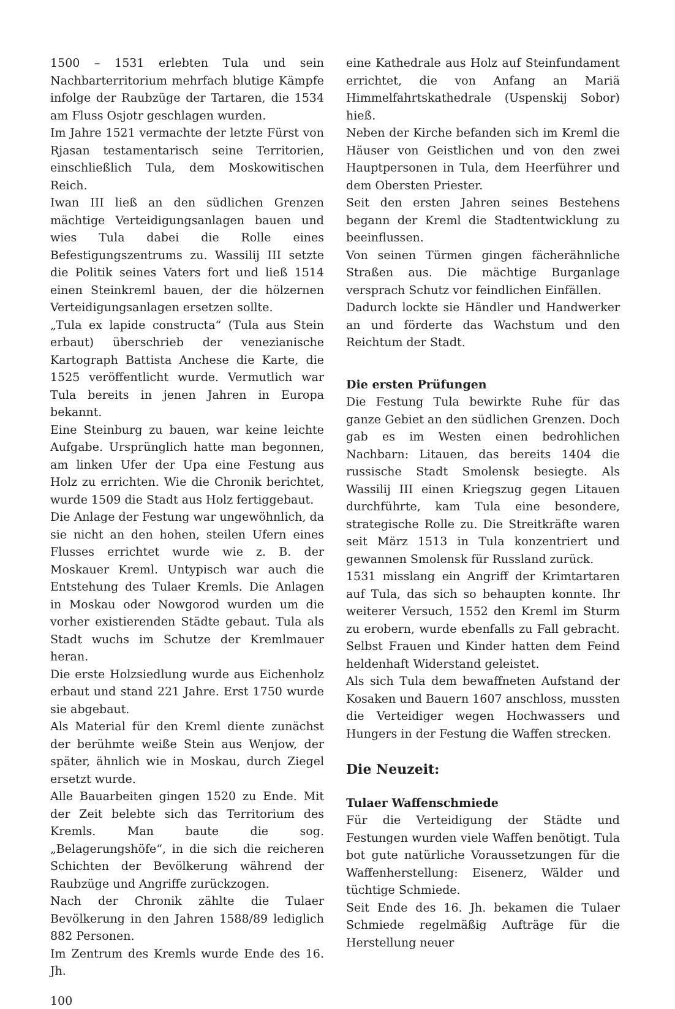1500 – 1531 erlebten Tula und sein Nachbarterritorium mehrfach blutige Kämpfe infolge der Raubzüge der Tartaren, die 1534 am Fluss Osjotr geschlagen wurden.
Im Jahre 1521 vermachte der letzte Fürst von Rjasan testamentarisch seine Territorien, einschließlich Tula, dem Moskowitischen Reich.
Iwan III ließ an den südlichen Grenzen mächtige Verteidigungsanlagen bauen und wies Tula dabei die Rolle eines Befestigungszentrums zu. Wassilij III setzte die Politik seines Vaters fort und ließ 1514 einen Steinkreml bauen, der die hölzernen Verteidigungsanlagen ersetzen sollte.
„Tula ex lapide constructa“ (Tula aus Stein erbaut) überschrieb der venezianische Kartograph Battista Anchese die Karte, die 1525 veröffentlicht wurde. Vermutlich war Tula bereits in jenen Jahren in Europa bekannt.
Eine Steinburg zu bauen, war keine leichte Aufgabe. Ursprünglich hatte man begonnen, am linken Ufer der Upa eine Festung aus Holz zu errichten. Wie die Chronik berichtet, wurde 1509 die Stadt aus Holz fertiggebaut.
Die Anlage der Festung war ungewöhnlich, da sie nicht an den hohen, steilen Ufern eines Flusses errichtet wurde wie z. B. der Moskauer Kreml. Untypisch war auch die Entstehung des Tulaer Kremls. Die Anlagen in Moskau oder Nowgorod wurden um die vorher existierenden Städte gebaut. Tula als Stadt wuchs im Schutze der Kremlmauer heran.
Die erste Holzsiedlung wurde aus Eichenholz erbaut und stand 221 Jahre. Erst 1750 wurde sie abgebaut.
Als Material für den Kreml diente zunächst der berühmte weiße Stein aus Wenjow, der später, ähnlich wie in Moskau, durch Ziegel ersetzt wurde.
Alle Bauarbeiten gingen 1520 zu Ende. Mit der Zeit belebte sich das Territorium des Kremls. Man baute die sog. „Belagerungshöfe“, in die sich die reicheren Schichten der Bevölkerung während der Raubzüge und Angriffe zurückzogen.
Nach der Chronik zählte die Tulaer Bevölkerung in den Jahren 1588/89 lediglich 882 Personen.
Im Zentrum des Kremls wurde Ende des 16. Jh.
100
eine Kathedrale aus Holz auf Steinfundament errichtet, die von Anfang an Mariä Himmelfahrtskathedrale (Uspenskij Sobor) hieß.
Neben der Kirche befanden sich im Kreml die Häuser von Geistlichen und von den zwei Hauptpersonen in Tula, dem Heerführer und dem Obersten Priester.
Seit den ersten Jahren seines Bestehens begann der Kreml die Stadtentwicklung zu beeinflussen.
Von seinen Türmen gingen fächerähnliche Straßen aus. Die mächtige Burganlage versprach Schutz vor feindlichen Einfällen.
Dadurch lockte sie Händler und Handwerker an und förderte das Wachstum und den Reichtum der Stadt.
Die ersten Prüfungen
Die Festung Tula bewirkte Ruhe für das ganze Gebiet an den südlichen Grenzen. Doch gab es im Westen einen bedrohlichen Nachbarn: Litauen, das bereits 1404 die russische Stadt Smolensk besiegte. Als Wassilij III einen Kriegszug gegen Litauen durchführte, kam Tula eine besondere, strategische Rolle zu. Die Streitkräfte waren seit März 1513 in Tula konzentriert und gewannen Smolensk für Russland zurück.
1531 misslang ein Angriff der Krimtartaren auf Tula, das sich so behaupten konnte. Ihr weiterer Versuch, 1552 den Kreml im Sturm zu erobern, wurde ebenfalls zu Fall gebracht. Selbst Frauen und Kinder hatten dem Feind heldenhaft Widerstand geleistet.
Als sich Tula dem bewaffneten Aufstand der Kosaken und Bauern 1607 anschloss, mussten die Verteidiger wegen Hochwassers und Hungers in der Festung die Waffen strecken.
Die Neuzeit:
Tulaer Waffenschmiede
Für die Verteidigung der Städte und Festungen wurden viele Waffen benötigt. Tula bot gute natürliche Voraussetzungen für die Waffenherstellung: Eisenerz, Wälder und tüchtige Schmiede.
Seit Ende des 16. Jh. bekamen die Tulaer Schmiede regelmäßig Aufträge für die Herstellung neuer